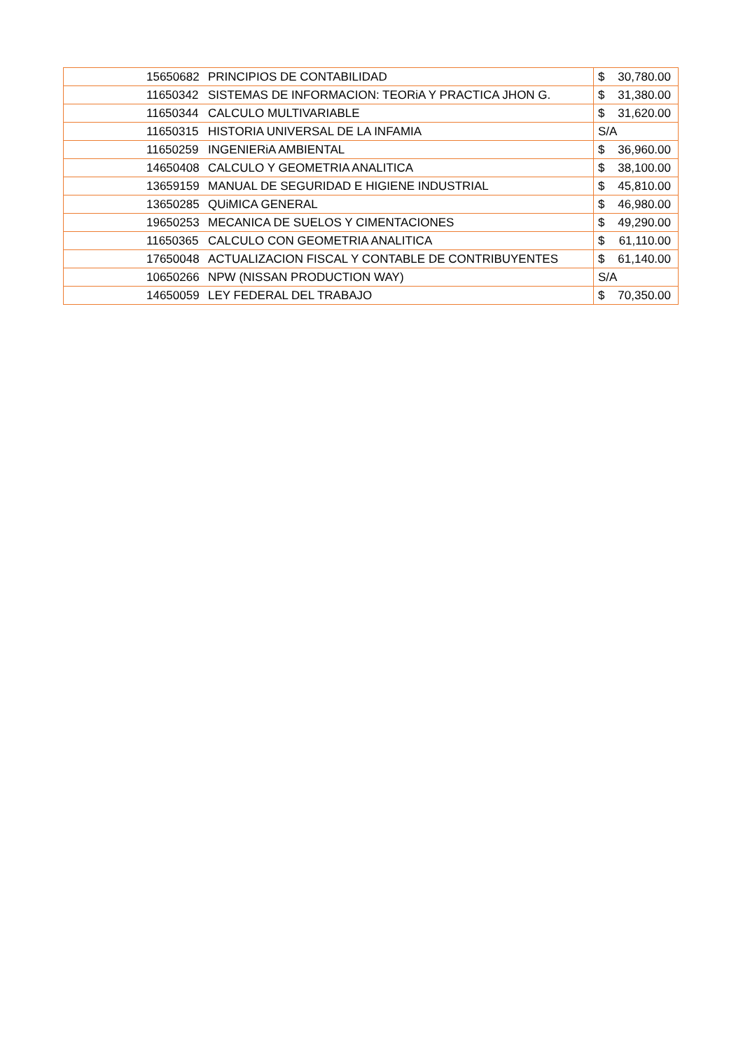| | 15650682 | PRINCIPIOS DE CONTABILIDAD | $ 30,780.00 |
| | 11650342 | SISTEMAS DE INFORMACION: TEORiA Y PRACTICA JHON G. | $ 31,380.00 |
| | 11650344 | CALCULO MULTIVARIABLE | $ 31,620.00 |
| | 11650315 | HISTORIA UNIVERSAL DE LA INFAMIA | S/A |
| | 11650259 | INGENIERiA AMBIENTAL | $ 36,960.00 |
| | 14650408 | CALCULO Y GEOMETRIA ANALITICA | $ 38,100.00 |
| | 13659159 | MANUAL DE SEGURIDAD E HIGIENE INDUSTRIAL | $ 45,810.00 |
| | 13650285 | QUiMICA GENERAL | $ 46,980.00 |
| | 19650253 | MECANICA DE SUELOS Y CIMENTACIONES | $ 49,290.00 |
| | 11650365 | CALCULO CON GEOMETRIA ANALITICA | $ 61,110.00 |
| | 17650048 | ACTUALIZACION FISCAL Y CONTABLE DE CONTRIBUYENTES | $ 61,140.00 |
| | 10650266 | NPW (NISSAN PRODUCTION WAY) | S/A |
| | 14650059 | LEY FEDERAL DEL TRABAJO | $ 70,350.00 |